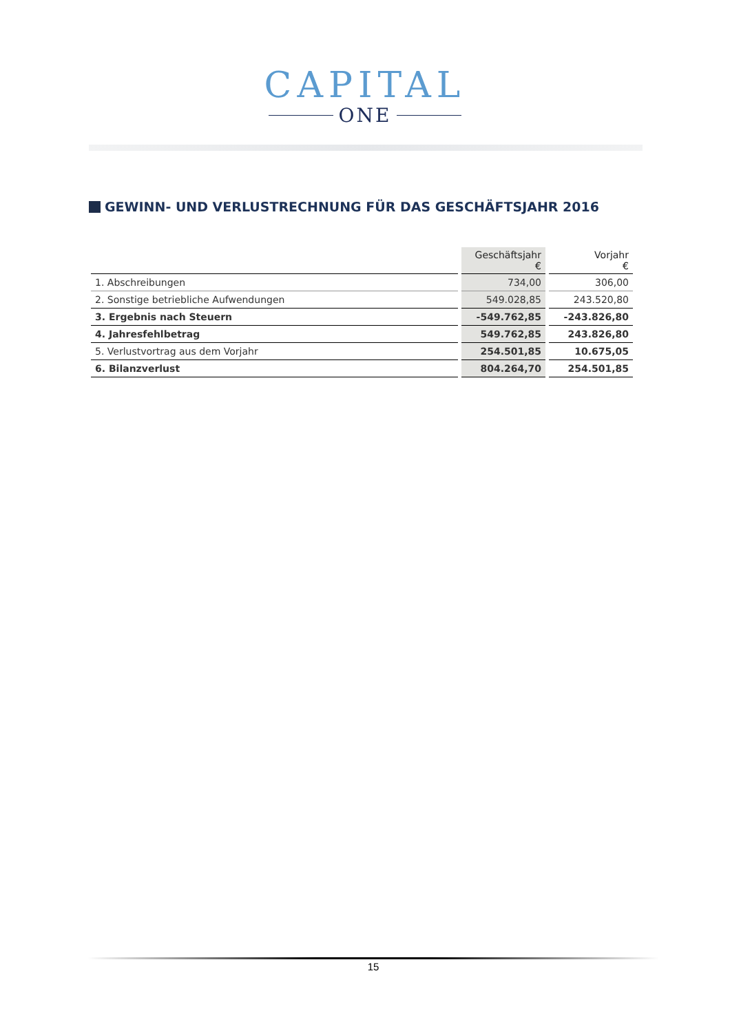CAPITAL
ONE
GEWINN- UND VERLUSTRECHNUNG FÜR DAS GESCHÄFTSJAHR 2016
| | Geschäftsjahr € | Vorjahr € |
| --- | --- | --- |
| 1. Abschreibungen | 734,00 | 306,00 |
| 2. Sonstige betriebliche Aufwendungen | 549.028,85 | 243.520,80 |
| 3. Ergebnis nach Steuern | -549.762,85 | -243.826,80 |
| 4. Jahresfehlbetrag | 549.762,85 | 243.826,80 |
| 5. Verlustvortrag aus dem Vorjahr | 254.501,85 | 10.675,05 |
| 6. Bilanzverlust | 804.264,70 | 254.501,85 |
15